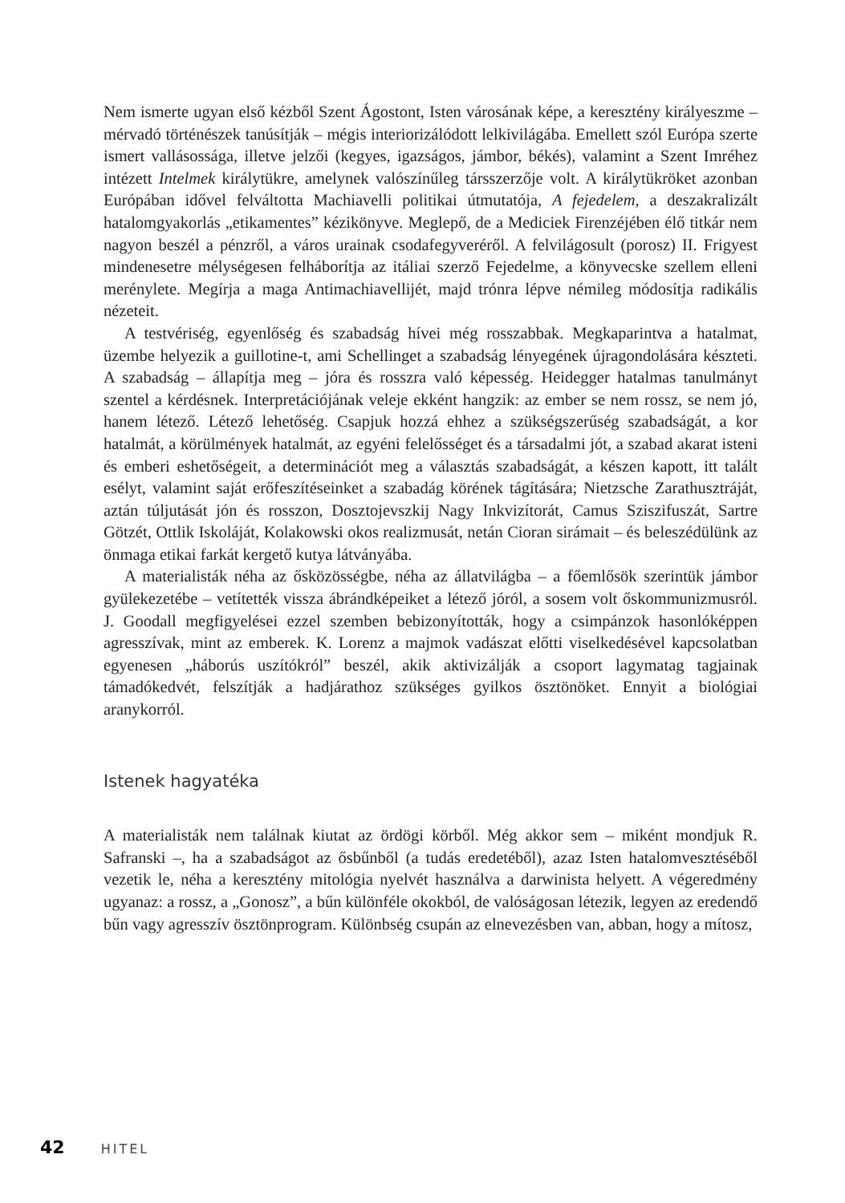Nem ismerte ugyan első kézből Szent Ágostont, Isten városának képe, a keresztény királyeszme – mérvadó történészek tanúsítják – mégis interiorizálódott lelkivilágába. Emellett szól Európa szerte ismert vallásossága, illetve jelzői (kegyes, igazságos, jámbor, békés), valamint a Szent Imréhez intézett Intelmek királytükre, amelynek valószínűleg társszerzője volt. A királytükröket azonban Európában idővel felváltotta Machiavelli politikai útmutatója, A fejedelem, a deszakralizált hatalomgyakorlás „etikamentes” kézikönyve. Meglepő, de a Mediciek Firenzéjében élő titkár nem nagyon beszél a pénzről, a város urainak csodafegyveréről. A felvilágosult (porosz) II. Frigyest mindenesetre mélységesen felháborítja az itáliai szerző Fejedelme, a könyvecske szellem elleni merénylete. Megírja a maga Antimachiavellijét, majd trónra lépve némileg módosítja radikális nézeteit.
A testvériség, egyenlőség és szabadság hívei még rosszabbak. Megkaparintva a hatalmat, üzembe helyezik a guillotine-t, ami Schellinget a szabadság lényegének újragondolására készteti. A szabadság – állapítja meg – jóra és rosszra való képesség. Heidegger hatalmas tanulmányt szentel a kérdésnek. Interpretációjának veleje ekként hangzik: az ember se nem rossz, se nem jó, hanem létező. Létező lehetőség. Csapjuk hozzá ehhez a szükségszerűség szabadságát, a kor hatalmát, a körülmények hatalmát, az egyéni felelősséget és a társadalmi jót, a szabad akarat isteni és emberi eshetőségeit, a determinációt meg a választás szabadságát, a készen kapott, itt talált esélyt, valamint saját erőfeszítéseinket a szabadág körének tágítására; Nietzsche Zarathusztráját, aztán túljutását jón és rosszon, Dosztojevszkij Nagy Inkvizítorát, Camus Sziszifuszát, Sartre Götzét, Ottlik Iskoláját, Kolakowski okos realizmusát, netán Cioran sirámait – és beleszédülünk az önmaga etikai farkát kergető kutya látványába.
A materialisták néha az ősközösségbe, néha az állatvilágba – a főemlősök szerintük jámbor gyülekezetébe – vetítették vissza ábrándképeiket a létező jóról, a sosem volt őskommunizmusról. J. Goodall megfigyelései ezzel szemben bebizonyították, hogy a csimpánzok hasonlóképpen agresszívak, mint az emberek. K. Lorenz a majmok vadászat előtti viselkedésével kapcsolatban egyenesen „háborús uszítókról” beszél, akik aktivizálják a csoport lagymatag tagjainak támadókedvét, felszítják a hadjárathoz szükséges gyilkos ösztönöket. Ennyit a biológiai aranykorról.
Istenek hagyatéka
A materialisták nem találnak kiutat az ördögi körből. Még akkor sem – miként mondjuk R. Safranski –, ha a szabadságot az ősbűnből (a tudás eredetéből), azaz Isten hatalomvesztéséből vezetik le, néha a keresztény mitológia nyelvét használva a darwinista helyett. A végeredmény ugyanaz: a rossz, a „Gonosz”, a bűn különféle okokból, de valóságosan létezik, legyen az eredendő bűn vagy agresszív ösztönprogram. Különbség csupán az elnevezésben van, abban, hogy a mítosz,
42 HITEL